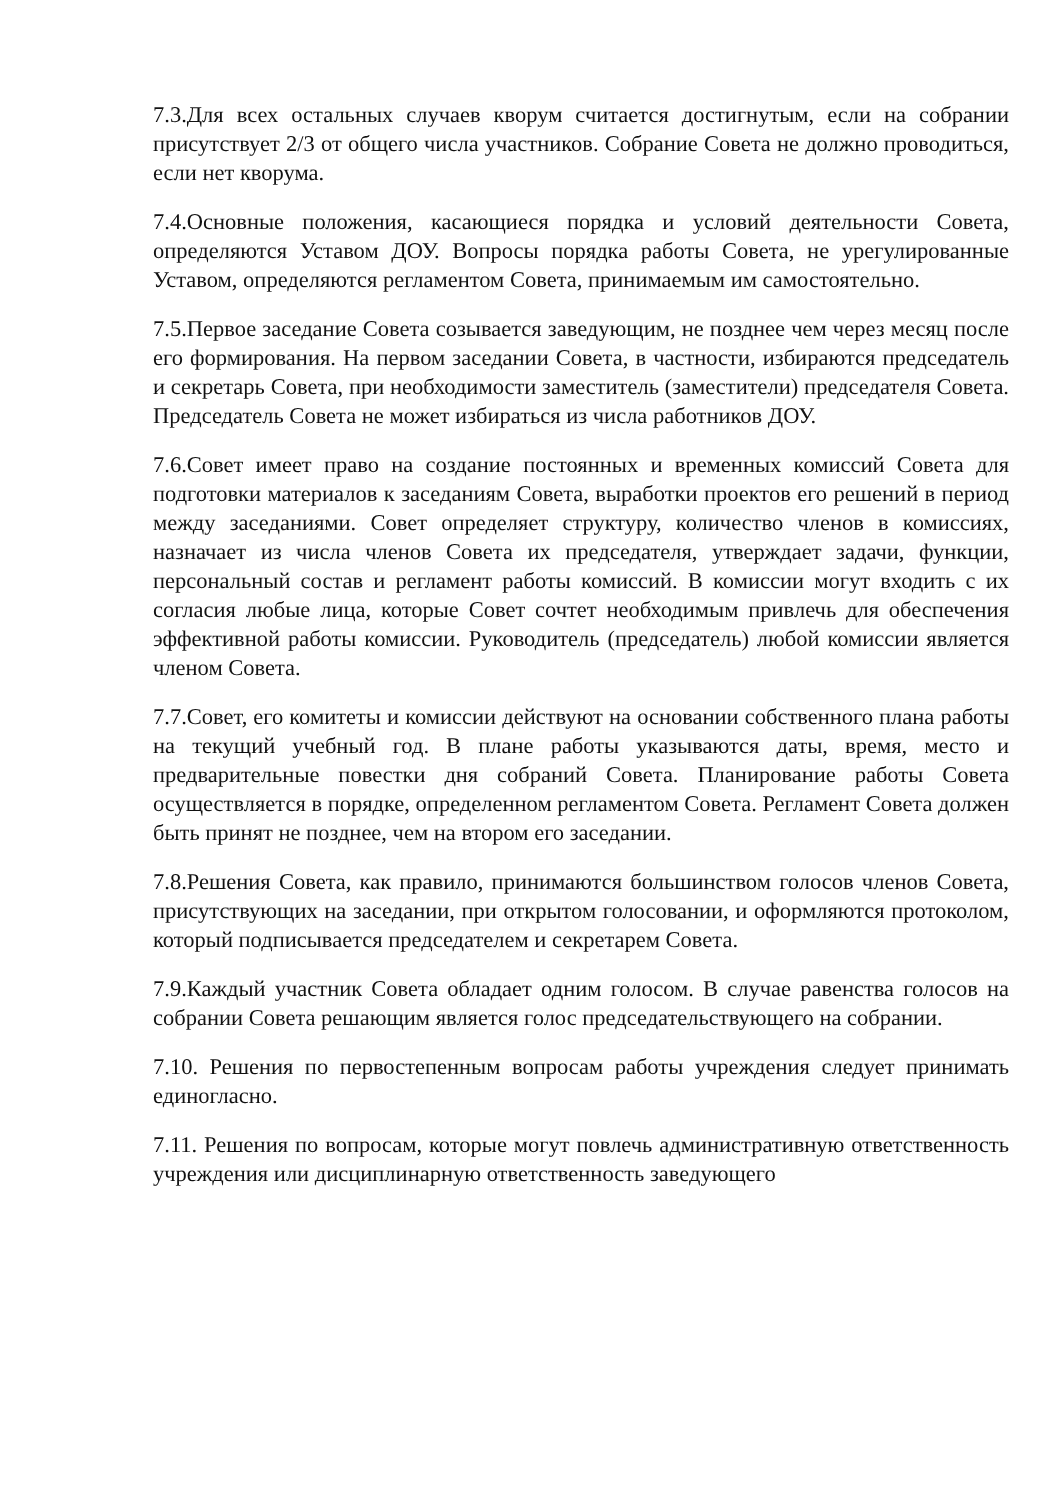7.3.Для всех остальных случаев кворум считается достигнутым, если на собрании присутствует 2/3 от общего числа участников. Собрание Совета не должно проводиться, если нет кворума.
7.4.Основные положения, касающиеся порядка и условий деятельности Совета, определяются Уставом ДОУ. Вопросы порядка работы Совета, не урегулированные Уставом, определяются регламентом Совета, принимаемым им самостоятельно.
7.5.Первое заседание Совета созывается заведующим, не позднее чем через месяц после его формирования. На первом заседании Совета, в частности, избираются председатель и секретарь Совета, при необходимости заместитель (заместители) председателя Совета. Председатель Совета не может избираться из числа работников ДОУ.
7.6.Совет имеет право на создание постоянных и временных комиссий Совета для подготовки материалов к заседаниям Совета, выработки проектов его решений в период между заседаниями. Совет определяет структуру, количество членов в комиссиях, назначает из числа членов Совета их председателя, утверждает задачи, функции, персональный состав и регламент работы комиссий. В комиссии могут входить с их согласия любые лица, которые Совет сочтет необходимым привлечь для обеспечения эффективной работы комиссии. Руководитель (председатель) любой комиссии является членом Совета.
7.7.Совет, его комитеты и комиссии действуют на основании собственного плана работы на текущий учебный год. В плане работы указываются даты, время, место и предварительные повестки дня собраний Совета. Планирование работы Совета осуществляется в порядке, определенном регламентом Совета. Регламент Совета должен быть принят не позднее, чем на втором его заседании.
7.8.Решения Совета, как правило, принимаются большинством голосов членов Совета, присутствующих на заседании, при открытом голосовании, и оформляются протоколом, который подписывается председателем и секретарем Совета.
7.9.Каждый участник Совета обладает одним голосом. В случае равенства голосов на собрании Совета решающим является голос председательствующего на собрании.
7.10. Решения по первостепенным вопросам работы учреждения следует принимать единогласно.
7.11. Решения по вопросам, которые могут повлечь административную ответственность учреждения или дисциплинарную ответственность заведующего